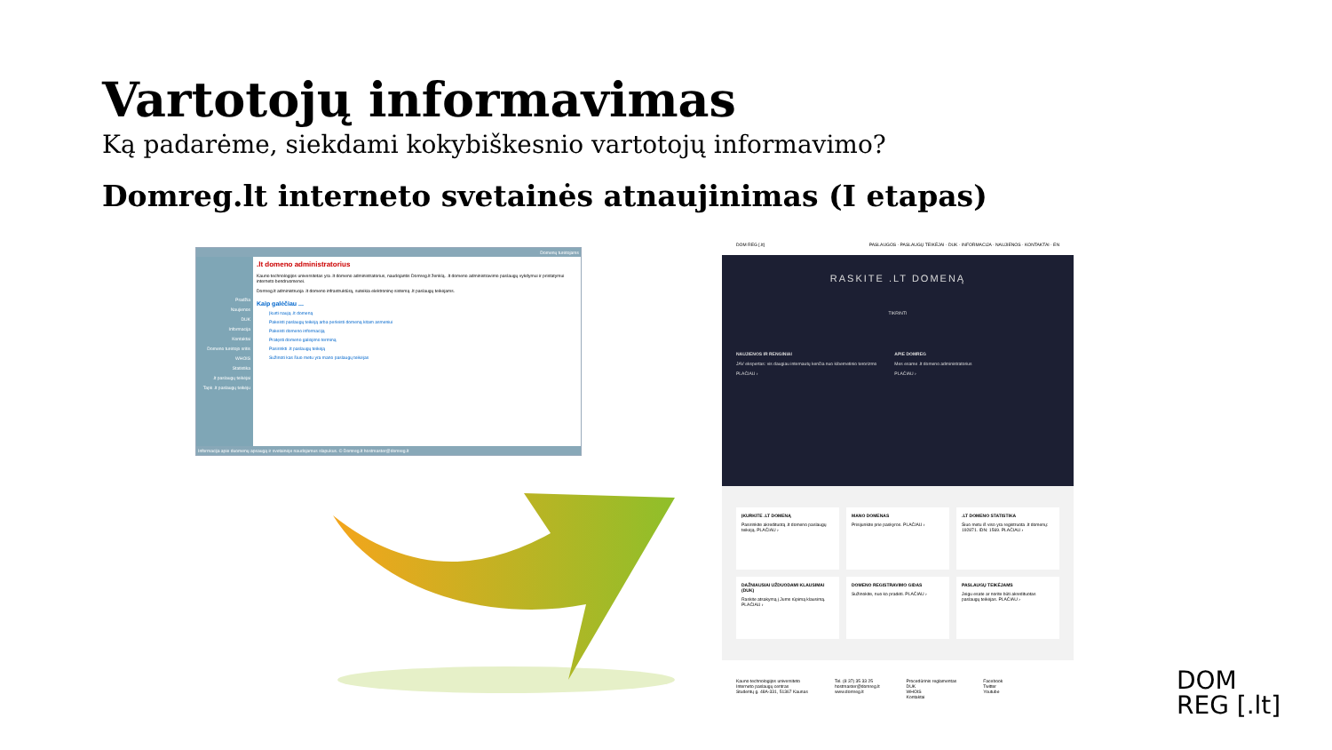Vartotojų informavimas
Ką padarėme, siekdami kokybiškesnio vartotojų informavimo?
Domreg.lt interneto svetainės atnaujinimas (I etapas)
Domenų turėtojams
Pradžia
Naujienos
DUK
Informacija
Kontaktai
Domeno turėtojo sritis
WHOIS
Statistika
.lt paslaugų teikėjai
Tapk .lt paslaugų teikėju
.lt domeno administratorius
Kauno technologijos universitetas yra .lt domeno administratorius, naudojantis Domreg.lt ženklą. .lt domeno administravimo paslaugų vykdymui ir pristatymui interneto bendruomenei.
Domreg.lt administruoja .lt domeno infrastruktūrą, suteikia elektroninę sistemą .lt paslaugų teikėjams.
Kaip galėčiau ...
Įkurti naują .lt domeną
Pakeisti paslaugų teikėją arba perleisti domeną kitam asmeniui
Pakeisti domeno informaciją
Pratęsti domeno galiojimo terminą
Pasirinkti .lt paslaugų teikėją
Sužinoti kas šiuo metu yra mano paslaugų teikėjas
Informacija apie duomenų apsaugą ir svetainėje naudojamus slapukus. © Domreg.lt hostmaster@domreg.lt
DOM REG [.lt] PASLAUGOS · PASLAUGŲ TEIKĖJAI · DUK · INFORMACIJA · NAUJIENOS · KONTAKTAI · EN
RASKITE .LT DOMENĄ
TIKRINTI
NAUJIENOS IR RENGINIAI
JAV ekspertas: vis daugiau internautų kenčia nuo kibernetinio terorizmo
PLAČIAU ›
APIE DOMREG
Mes esame .lt domeno administratorius
PLAČIAU ›
ĮKURKITE .LT DOMENĄ
Pasirinkite akredituotą .lt domeno paslaugų teikėją. PLAČIAU ›
MANO DOMENAS
Prisijunkite prie paskyros. PLAČIAU ›
.LT DOMENO STATISTIKA
Šiuo metu iš viso yra registruota .lt domenų: 192871. IDN: 1569. PLAČIAU ›
DAŽNIAUSIAI UŽDUODAMI KLAUSIMAI (DUK)
Raskite atsakymą į Jums rūpimą klausimą. PLAČIAU ›
DOMENO REGISTRAVIMO GIDAS
Sužinokite, nuo ko pradėti. PLAČIAU ›
PASLAUGŲ TEIKĖJAMS
Jeigu esate ar norite būti akredituotas paslaugų teikėjas. PLAČIAU ›
Kauno technologijos universiteto
Interneto paslaugų centras
Studentų g. 48A-331, 51367 Kaunas
Tel. (8 37) 35 33 25
hostmaster@domreg.lt
www.domreg.lt
Procedūrinis reglamentas
DUK
WHOIS
Kontaktai
Facebook
Twitter
Youtube
DOM
REG [.lt]